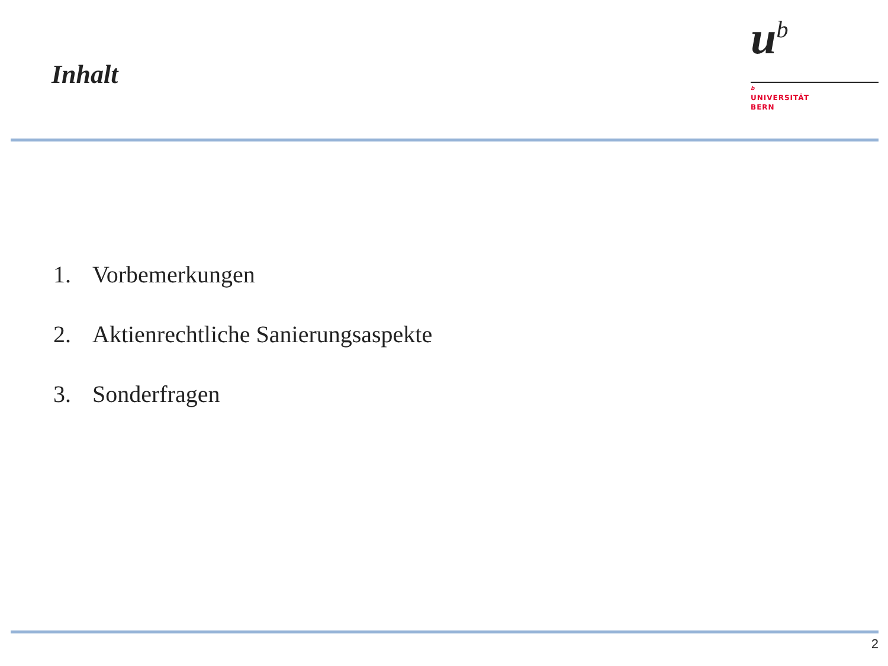Inhalt
u<sup>b</sup>
b
UNIVERSITÄT
BERN
1. Vorbemerkungen
2. Aktienrechtliche Sanierungsaspekte
3. Sonderfragen
2